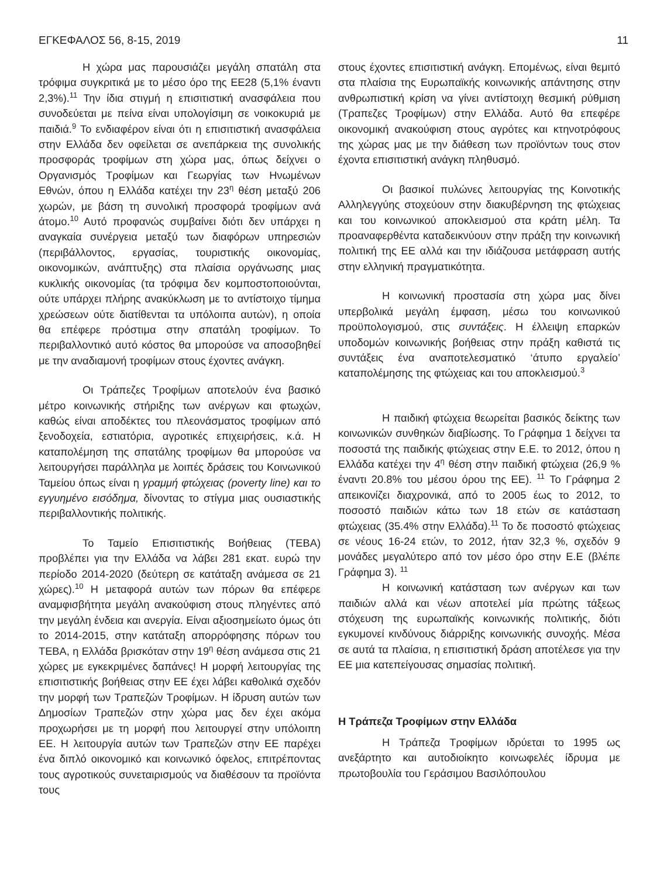ΕΓΚΕΦΑΛΟΣ 56, 8-15, 2019 11
Η χώρα μας παρουσιάζει μεγάλη σπατάλη στα τρόφιμα συγκριτικά με το μέσο όρο της ΕΕ28 (5,1% έναντι 2,3%).<sup>11</sup> Την ίδια στιγμή η επισιτιστική ανασφάλεια που συνοδεύεται με πείνα είναι υπολογίσιμη σε νοικοκυριά με παιδιά.<sup>9</sup> Το ενδιαφέρον είναι ότι η επισιτιστική ανασφάλεια στην Ελλάδα δεν οφείλεται σε ανεπάρκεια της συνολικής προσφοράς τροφίμων στη χώρα μας, όπως δείχνει ο Οργανισμός Τροφίμων και Γεωργίας των Ηνωμένων Εθνών, όπου η Ελλάδα κατέχει την 23<sup>η</sup> θέση μεταξύ 206 χωρών, με βάση τη συνολική προσφορά τροφίμων ανά άτομο.<sup>10</sup> Αυτό προφανώς συμβαίνει διότι δεν υπάρχει η αναγκαία συνέργεια μεταξύ των διαφόρων υπηρεσιών (περιβάλλοντος, εργασίας, τουριστικής οικονομίας, οικονομικών, ανάπτυξης) στα πλαίσια οργάνωσης μιας κυκλικής οικονομίας (τα τρόφιμα δεν κομποστοποιούνται, ούτε υπάρχει πλήρης ανακύκλωση με το αντίστοιχο τίμημα χρεώσεων ούτε διατίθενται τα υπόλοιπα αυτών), η οποία θα επέφερε πρόστιμα στην σπατάλη τροφίμων. Το περιβαλλοντικό αυτό κόστος θα μπορούσε να αποσοβηθεί με την αναδιαμονή τροφίμων στους έχοντες ανάγκη.
Οι Τράπεζες Τροφίμων αποτελούν ένα βασικό μέτρο κοινωνικής στήριξης των ανέργων και φτωχών, καθώς είναι αποδέκτες του πλεονάσματος τροφίμων από ξενοδοχεία, εστιατόρια, αγροτικές επιχειρήσεις, κ.ά. Η καταπολέμηση της σπατάλης τροφίμων θα μπορούσε να λειτουργήσει παράλληλα με λοιπές δράσεις του Κοινωνικού Ταμείου όπως είναι η γραμμή φτώχειας (poverty line) και το εγγυημένο εισόδημα, δίνοντας το στίγμα μιας ουσιαστικής περιβαλλοντικής πολιτικής.
Το Ταμείο Επισιτιστικής Βοήθειας (ΤΕΒΑ) προβλέπει για την Ελλάδα να λάβει 281 εκατ. ευρώ την περίοδο 2014-2020 (δεύτερη σε κατάταξη ανάμεσα σε 21 χώρες).<sup>10</sup> Η μεταφορά αυτών των πόρων θα επέφερε αναμφισβήτητα μεγάλη ανακούφιση στους πληγέντες από την μεγάλη ένδεια και ανεργία. Είναι αξιοσημείωτο όμως ότι το 2014-2015, στην κατάταξη απορρόφησης πόρων του ΤΕΒΑ, η Ελλάδα βρισκόταν στην 19<sup>η</sup> θέση ανάμεσα στις 21 χώρες με εγκεκριμένες δαπάνες! Η μορφή λειτουργίας της επισιτιστικής βοήθειας στην ΕΕ έχει λάβει καθολικά σχεδόν την μορφή των Τραπεζών Τροφίμων. Η ίδρυση αυτών των Δημοσίων Τραπεζών στην χώρα μας δεν έχει ακόμα προχωρήσει με τη μορφή που λειτουργεί στην υπόλοιπη ΕΕ. Η λειτουργία αυτών των Τραπεζών στην ΕΕ παρέχει ένα διπλό οικονομικό και κοινωνικό όφελος, επιτρέποντας τους αγροτικούς συνεταιρισμούς να διαθέσουν τα προϊόντα τους
στους έχοντες επισιτιστική ανάγκη. Επομένως, είναι θεμιτό στα πλαίσια της Ευρωπαϊκής κοινωνικής απάντησης στην ανθρωπιστική κρίση να γίνει αντίστοιχη θεσμική ρύθμιση (Τραπεζες Τροφίμων) στην Ελλάδα. Αυτό θα επεφέρε οικονομική ανακούφιση στους αγρότες και κτηνοτρόφους της χώρας μας με την διάθεση των προϊόντων τους στον έχοντα επισιτιστική ανάγκη πληθυσμό.
Οι βασικοί πυλώνες λειτουργίας της Κοινοτικής Αλληλεγγύης στοχεύουν στην διακυβέρνηση της φτώχειας και του κοινωνικού αποκλεισμού στα κράτη μέλη. Τα προαναφερθέντα καταδεικνύουν στην πράξη την κοινωνική πολιτική της ΕΕ αλλά και την ιδιάζουσα μετάφραση αυτής στην ελληνική πραγματικότητα.
Η κοινωνική προστασία στη χώρα μας δίνει υπερβολικά μεγάλη έμφαση, μέσω του κοινωνικού προϋπολογισμού, στις συντάξεις. Η έλλειψη επαρκών υποδομών κοινωνικής βοήθειας στην πράξη καθιστά τις συντάξεις ένα αναποτελεσματικό ‘άτυπο εργαλείο’ καταπολέμησης της φτώχειας και του αποκλεισμού.<sup>3</sup>
Η παιδική φτώχεια θεωρείται βασικός δείκτης των κοινωνικών συνθηκών διαβίωσης. Το Γράφημα 1 δείχνει τα ποσοστά της παιδικής φτώχειας στην Ε.Ε. το 2012, όπου η Ελλάδα κατέχει την 4<sup>η</sup> θέση στην παιδική φτώχεια (26,9 % έναντι 20.8% του μέσου όρου της ΕΕ). <sup>11</sup> Το Γράφημα 2 απεικονίζει διαχρονικά, από το 2005 έως το 2012, το ποσοστό παιδιών κάτω των 18 ετών σε κατάσταση φτώχειας (35.4% στην Ελλάδα).<sup>11</sup> Το δε ποσοστό φτώχειας σε νέους 16-24 ετών, το 2012, ήταν 32,3 %, σχεδόν 9 μονάδες μεγαλύτερο από τον μέσο όρο στην Ε.Ε (βλέπε Γράφημα 3). <sup>11</sup>
Η κοινωνική κατάσταση των ανέργων και των παιδιών αλλά και νέων αποτελεί μία πρώτης τάξεως στόχευση της ευρωπαϊκής κοινωνικής πολιτικής, διότι εγκυμονεί κινδύνους διάρριξης κοινωνικής συνοχής. Μέσα σε αυτά τα πλαίσια, η επισιτιστική δράση αποτέλεσε για την ΕΕ μια κατεπείγουσας σημασίας πολιτική.
Η Τράπεζα Τροφίμων στην Ελλάδα
Η Τράπεζα Τροφίμων ιδρύεται το 1995 ως ανεξάρτητο και αυτοδιοίκητο κοινωφελές ίδρυμα με πρωτοβουλία του Γεράσιμου Βασιλόπουλου